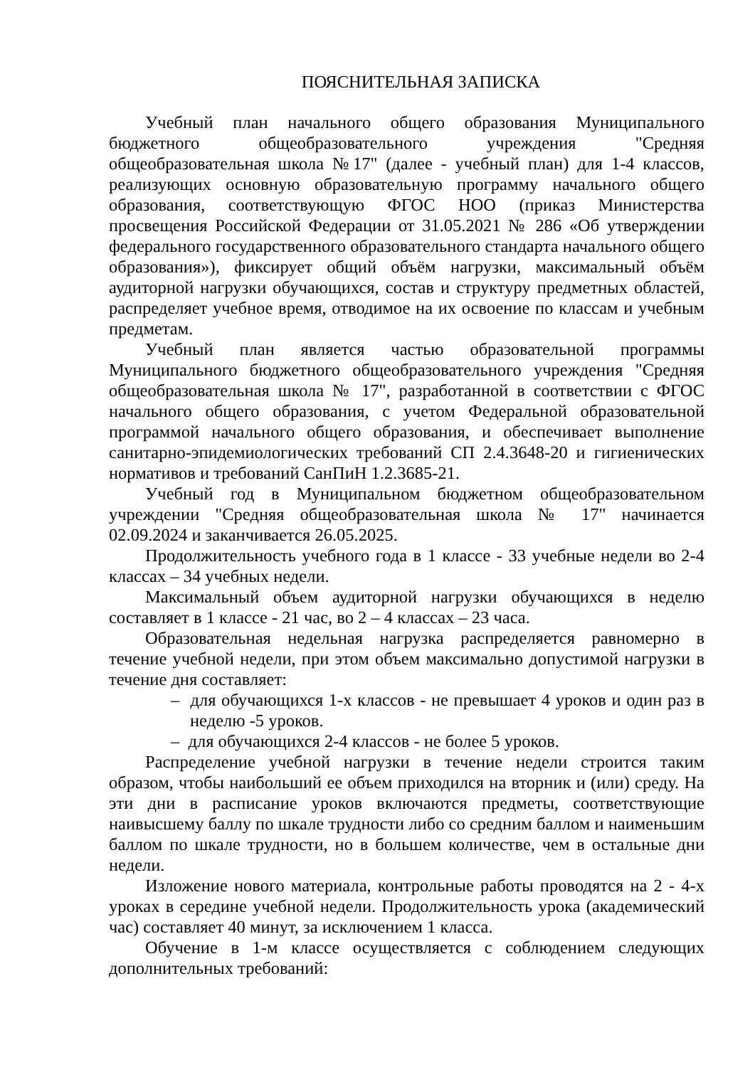ПОЯСНИТЕЛЬНАЯ ЗАПИСКА
Учебный план начального общего образования Муниципального бюджетного общеобразовательного учреждения "Средняя общеобразовательная школа №17" (далее - учебный план) для 1-4 классов, реализующих основную образовательную программу начального общего образования, соответствующую ФГОС НОО (приказ Министерства просвещения Российской Федерации от 31.05.2021 № 286 «Об утверждении федерального государственного образовательного стандарта начального общего образования»), фиксирует общий объём нагрузки, максимальный объём аудиторной нагрузки обучающихся, состав и структуру предметных областей, распределяет учебное время, отводимое на их освоение по классам и учебным предметам.
Учебный план является частью образовательной программы Муниципального бюджетного общеобразовательного учреждения "Средняя общеобразовательная школа № 17", разработанной в соответствии с ФГОС начального общего образования, с учетом Федеральной образовательной программой начального общего образования, и обеспечивает выполнение санитарно-эпидемиологических требований СП 2.4.3648-20 и гигиенических нормативов и требований СанПиН 1.2.3685-21.
Учебный год в Муниципальном бюджетном общеобразовательном учреждении "Средняя общеобразовательная школа № 17" начинается 02.09.2024 и заканчивается 26.05.2025.
Продолжительность учебного года в 1 классе - 33 учебные недели во 2-4 классах – 34 учебных недели.
Максимальный объем аудиторной нагрузки обучающихся в неделю составляет в 1 классе - 21 час, во 2 – 4 классах – 23 часа.
Образовательная недельная нагрузка распределяется равномерно в течение учебной недели, при этом объем максимально допустимой нагрузки в течение дня составляет:
– для обучающихся 1-х классов - не превышает 4 уроков и один раз в неделю -5 уроков.
– для обучающихся 2-4 классов - не более 5 уроков.
Распределение учебной нагрузки в течение недели строится таким образом, чтобы наибольший ее объем приходился на вторник и (или) среду. На эти дни в расписание уроков включаются предметы, соответствующие наивысшему баллу по шкале трудности либо со средним баллом и наименьшим баллом по шкале трудности, но в большем количестве, чем в остальные дни недели.
Изложение нового материала, контрольные работы проводятся на 2 - 4-х уроках в середине учебной недели. Продолжительность урока (академический час) составляет 40 минут, за исключением 1 класса.
Обучение в 1-м классе осуществляется с соблюдением следующих дополнительных требований: